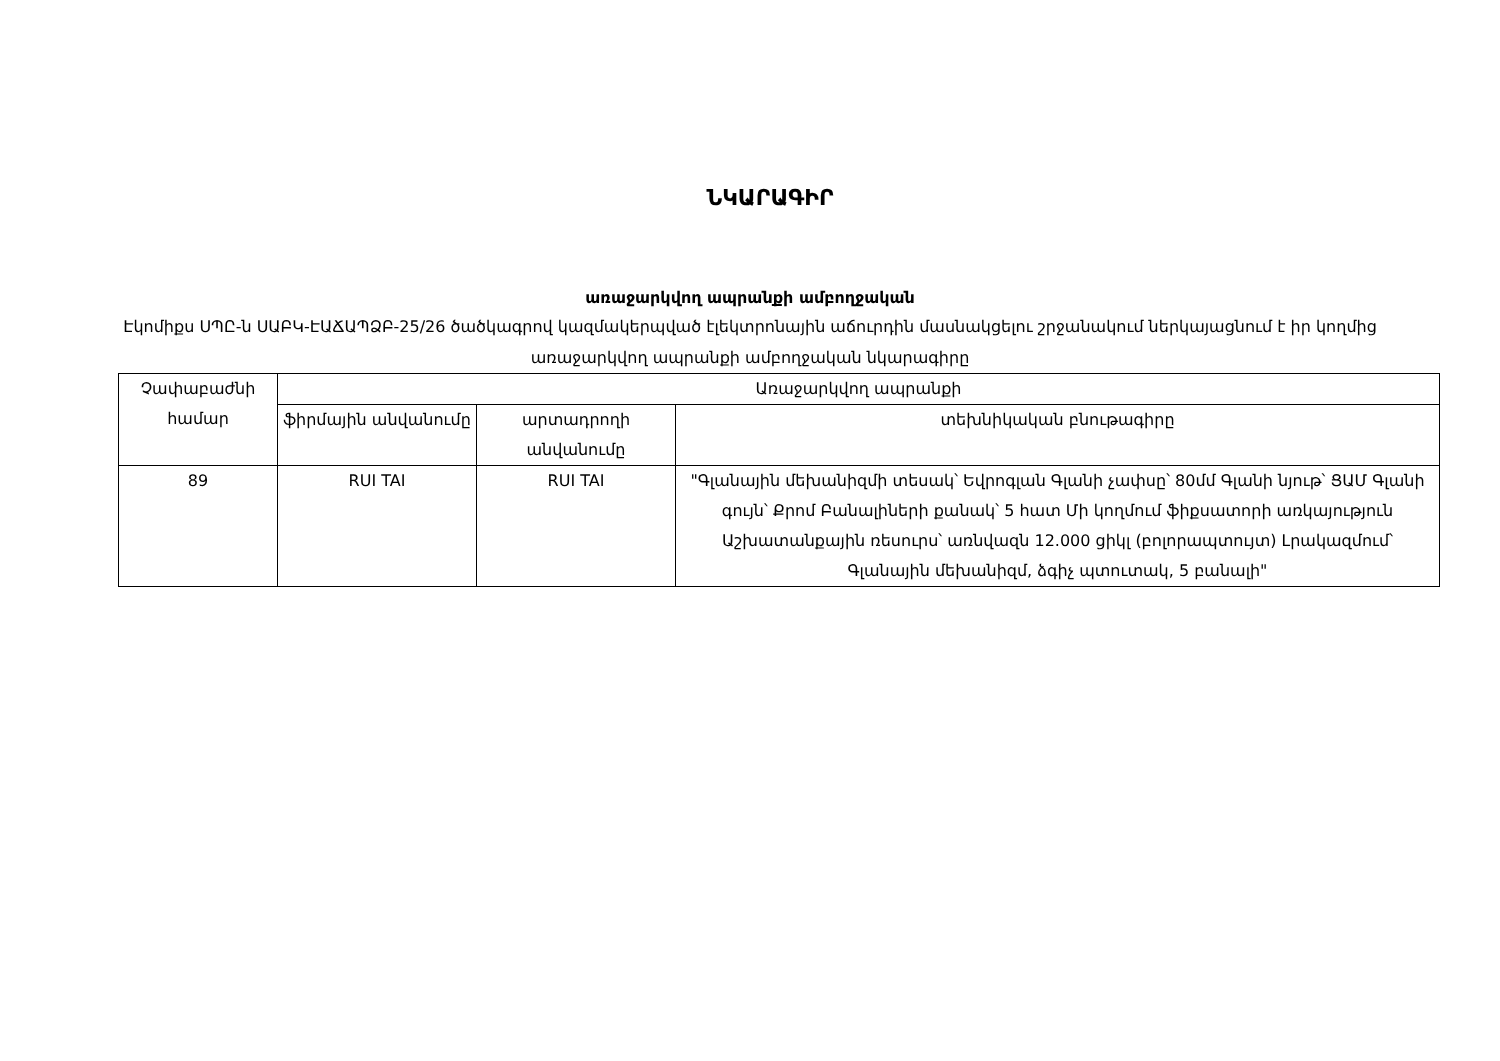ՆԿԱՐԱԳԻՐ
առաջարկվող ապրանքի ամբողջական
Էկոմիքս ՍՊԸ-ն ՍԱԲԿ-ԷԱՃԱՊՁԲ-25/26 ծածկագրով կազմակերպված էլեկտրոնային աճուրդին մասնակցելու շրջանակում ներկայացնում է իր կողմից առաջարկվող ապրանքի ամբողջական նկարագիրը
| Չափաբաժնի համար | Առաջարկվող ապրանքի | | |
| --- | --- | --- | --- |
| | ֆիրմային անվանումը | արտադրողի անվանումը | տեխնիկական բնութագիրը |
| 89 | RUI TAI | RUI TAI | "Գլանային մեխանիզմի տեսակ՝ Եվրոգլան Գլանի չափսը՝ 80մմ Գլանի նյութ՝ ՑԱՄ Գլանի գույն՝ Քրոմ Բանալիների քանակ՝ 5 հատ Մի կողմում ֆիքսատորի առկայություն Աշխատանքային ռեսուրս՝ առնվազն 12.000 ցիկլ (բոլորապտույտ) Լրակազմում՝ Գլանային մեխանիզմ, ձգիչ պտուտակ, 5 բանալի" |